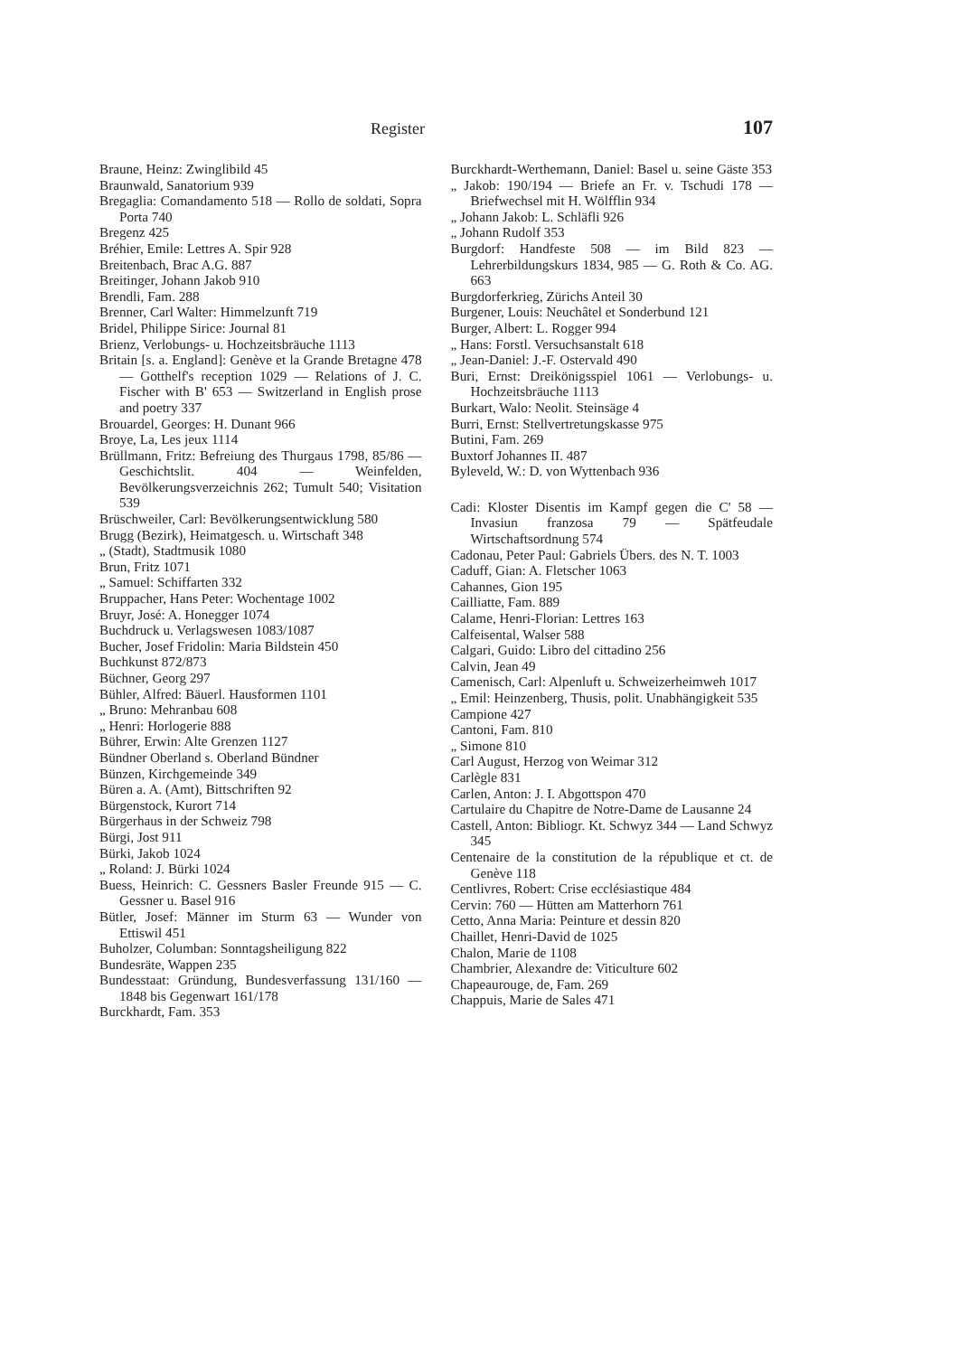Register 107
Braune, Heinz: Zwinglibild 45
Braunwald, Sanatorium 939
Bregaglia: Comandamento 518 — Rollo de soldati, Sopra Porta 740
Bregenz 425
Bréhier, Emile: Lettres A. Spir 928
Breitenbach, Brac A.G. 887
Breitinger, Johann Jakob 910
Brendli, Fam. 288
Brenner, Carl Walter: Himmelzunft 719
Bridel, Philippe Sirice: Journal 81
Brienz, Verlobungs- u. Hochzeitsbräuche 1113
Britain [s. a. England]: Genève et la Grande Bretagne 478 — Gotthelf's reception 1029 — Relations of J. C. Fischer with B' 653 — Switzerland in English prose and poetry 337
Brouardel, Georges: H. Dunant 966
Broye, La, Les jeux 1114
Brüllmann, Fritz: Befreiung des Thurgaus 1798, 85/86 — Geschichtslit. 404 — Weinfelden, Bevölkerungsverzeichnis 262; Tumult 540; Visitation 539
Brüschweiler, Carl: Bevölkerungsentwicklung 580
Brugg (Bezirk), Heimatgesch. u. Wirtschaft 348
„ (Stadt), Stadtmusik 1080
Brun, Fritz 1071
„ Samuel: Schiffarten 332
Bruppacher, Hans Peter: Wochentage 1002
Bruyr, José: A. Honegger 1074
Buchdruck u. Verlagswesen 1083/1087
Bucher, Josef Fridolin: Maria Bildstein 450
Buchkunst 872/873
Büchner, Georg 297
Bühler, Alfred: Bäuerl. Hausformen 1101
„ Bruno: Mehranbau 608
„ Henri: Horlogerie 888
Bührer, Erwin: Alte Grenzen 1127
Bündner Oberland s. Oberland Bündner
Bünzen, Kirchgemeinde 349
Büren a. A. (Amt), Bittschriften 92
Bürgenstock, Kurort 714
Bürgerhaus in der Schweiz 798
Bürgi, Jost 911
Bürki, Jakob 1024
„ Roland: J. Bürki 1024
Buess, Heinrich: C. Gessners Basler Freunde 915 — C. Gessner u. Basel 916
Bütler, Josef: Männer im Sturm 63 — Wunder von Ettiswil 451
Buholzer, Columban: Sonntagsheiligung 822
Bundesräte, Wappen 235
Bundesstaat: Gründung, Bundesverfassung 131/160 — 1848 bis Gegenwart 161/178
Burckhardt, Fam. 353
Burckhardt-Werthemann, Daniel: Basel u. seine Gäste 353
„ Jakob: 190/194 — Briefe an Fr. v. Tschudi 178 — Briefwechsel mit H. Wölfflin 934
„ Johann Jakob: L. Schläfli 926
„ Johann Rudolf 353
Burgdorf: Handfeste 508 — im Bild 823 — Lehrerbildungskurs 1834, 985 — G. Roth & Co. AG. 663
Burgdorferkrieg, Zürichs Anteil 30
Burgener, Louis: Neuchâtel et Sonderbund 121
Burger, Albert: L. Rogger 994
„ Hans: Forstl. Versuchsanstalt 618
„ Jean-Daniel: J.-F. Ostervald 490
Buri, Ernst: Dreikönigsspiel 1061 — Verlobungs- u. Hochzeitsbräuche 1113
Burkart, Walo: Neolit. Steinsäge 4
Burri, Ernst: Stellvertretungskasse 975
Butini, Fam. 269
Buxtorf Johannes II. 487
Byleveld, W.: D. von Wyttenbach 936
Cadi: Kloster Disentis im Kampf gegen die C' 58 — Invasiun franzosa 79 — Spätfeudale Wirtschaftsordnung 574
Cadonau, Peter Paul: Gabriels Übers. des N. T. 1003
Caduff, Gian: A. Fletscher 1063
Cahannes, Gion 195
Cailliatte, Fam. 889
Calame, Henri-Florian: Lettres 163
Calfeisental, Walser 588
Calgari, Guido: Libro del cittadino 256
Calvin, Jean 49
Camenisch, Carl: Alpenluft u. Schweizerheimweh 1017
„ Emil: Heinzenberg, Thusis, polit. Unabhängigkeit 535
Campione 427
Cantoni, Fam. 810
„ Simone 810
Carl August, Herzog von Weimar 312
Carlègle 831
Carlen, Anton: J. I. Abgottspon 470
Cartulaire du Chapitre de Notre-Dame de Lausanne 24
Castell, Anton: Bibliogr. Kt. Schwyz 344 — Land Schwyz 345
Centenaire de la constitution de la république et ct. de Genève 118
Centlivres, Robert: Crise ecclésiastique 484
Cervin: 760 — Hütten am Matterhorn 761
Cetto, Anna Maria: Peinture et dessin 820
Chaillet, Henri-David de 1025
Chalon, Marie de 1108
Chambrier, Alexandre de: Viticulture 602
Chapeaurouge, de, Fam. 269
Chappuis, Marie de Sales 471